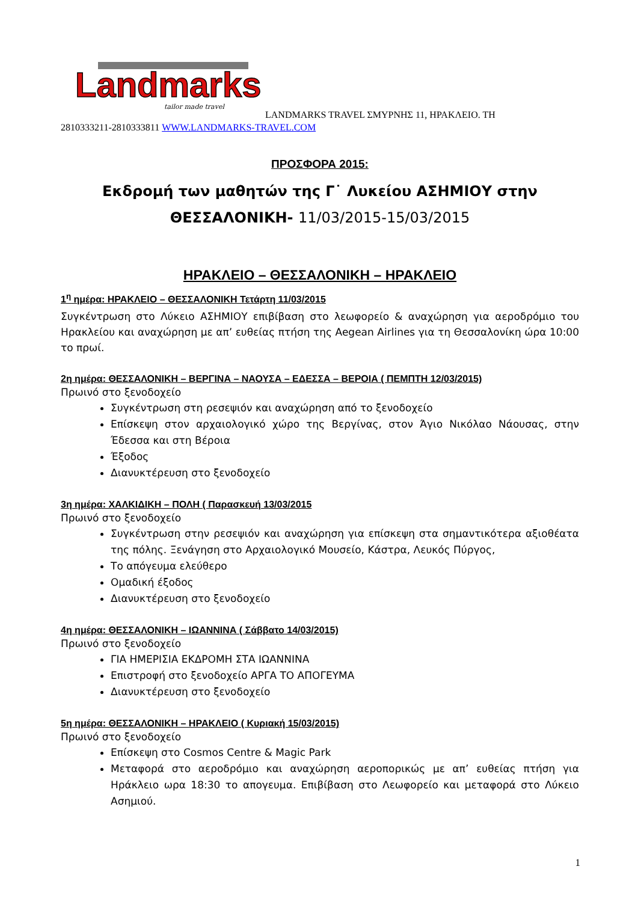Landmarks
tailor made travel
LANDMARKS TRAVEL ΣΜΥΡΝΗΣ 11, ΗΡΑΚΛΕΙΟ. ΤΗ
2810333211-2810333811 WWW.LANDMARKS-TRAVEL.COM
ΠΡΟΣΦΟΡΑ 2015:
Εκδρομή των μαθητών της Γ˙ Λυκείου ΑΣΗΜΙΟΥ στην
ΘΕΣΣΑΛΟΝΙΚΗ- 11/03/2015-15/03/2015
ΗΡΑΚΛΕΙΟ – ΘΕΣΣΑΛΟΝΙΚΗ – ΗΡΑΚΛΕΙΟ
1<sup>η</sup> ημέρα: ΗΡΑΚΛΕΙΟ – ΘΕΣΣΑΛΟΝΙΚΗ Τετάρτη 11/03/2015
Συγκέντρωση στο Λύκειο ΑΣΗΜΙΟΥ επιβίβαση στο λεωφορείο & αναχώρηση για αεροδρόμιο του Ηρακλείου και αναχώρηση με απ’ ευθείας πτήση της Aegean Airlines για τη Θεσσαλονίκη ώρα 10:00 το πρωί.
2η ημέρα: ΘΕΣΣΑΛΟΝΙΚΗ – ΒΕΡΓΙΝΑ – ΝΑΟΥΣΑ – ΕΔΕΣΣΑ – ΒΕΡΟΙΑ ( ΠΕΜΠΤΗ 12/03/2015)
Πρωινό στο ξενοδοχείο
Συγκέντρωση στη ρεσεψιόν και αναχώρηση από το ξενοδοχείο
Επίσκεψη στον αρχαιολογικό χώρο της Βεργίνας, στον Άγιο Νικόλαο Νάουσας, στην Έδεσσα και στη Βέροια
Έξοδος
Διανυκτέρευση στο ξενοδοχείο
3η ημέρα: ΧΑΛΚΙΔΙΚΗ – ΠΟΛΗ ( Παρασκευή 13/03/2015
Πρωινό στο ξενοδοχείο
Συγκέντρωση στην ρεσεψιόν και αναχώρηση για επίσκεψη στα σημαντικότερα αξιοθέατα της πόλης. Ξενάγηση στο Αρχαιολογικό Μουσείο, Κάστρα, Λευκός Πύργος,
Το απόγευμα ελεύθερο
Ομαδική έξοδος
Διανυκτέρευση στο ξενοδοχείο
4η ημέρα: ΘΕΣΣΑΛΟΝΙΚΗ – ΙΩΑΝΝΙΝΑ ( Σάββατο 14/03/2015)
Πρωινό στο ξενοδοχείο
ΓΙΑ ΗΜΕΡΙΣΙΑ ΕΚΔΡΟΜΗ ΣΤΑ ΙΩΑΝΝΙΝΑ
Επιστροφή στο ξενοδοχείο ΑΡΓΑ ΤΟ ΑΠΟΓΕΥΜΑ
Διανυκτέρευση στο ξενοδοχείο
5η ημέρα: ΘΕΣΣΑΛΟΝΙΚΗ – ΗΡΑΚΛΕΙΟ ( Κυριακή 15/03/2015)
Πρωινό στο ξενοδοχείο
Επίσκεψη στο Cosmos Centre & Magic Park
Μεταφορά στο αεροδρόμιο και αναχώρηση αεροπορικώς με απ’ ευθείας πτήση για Ηράκλειο ωρα 18:30 το απογευμα. Επιβίβαση στο Λεωφορείο και μεταφορά στο Λύκειο Ασημιού.
1